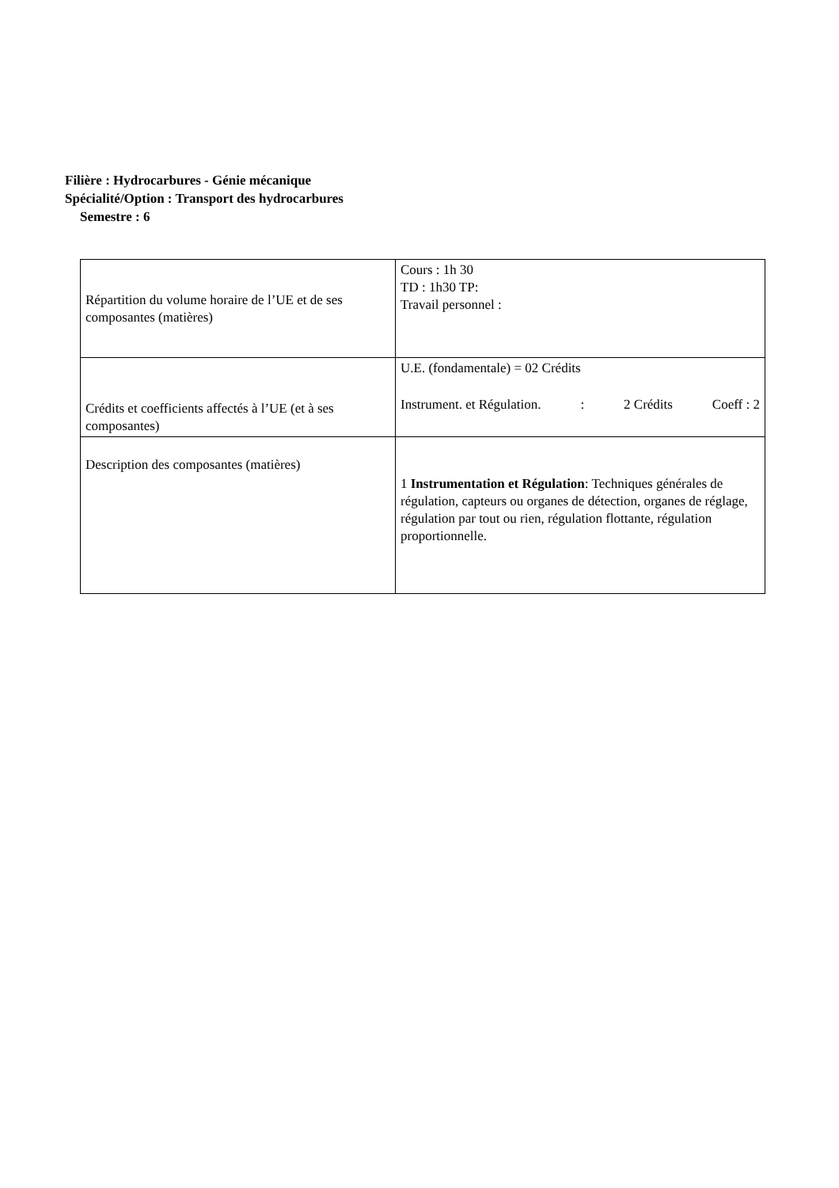Filière : Hydrocarbures - Génie mécanique
Spécialité/Option : Transport des hydrocarbures
Semestre : 6
| Répartition du volume horaire de l’UE et de ses composantes (matières) | Cours : 1h 30 TD : 1h30 TP: Travail personnel : |
| Crédits et coefficients affectés à l’UE (et à ses composantes) | U.E. (fondamentale) = 02 Crédits Instrument. et Régulation. : 2 Crédits Coeff : 2 |
| Description des composantes (matières) | 1 Instrumentation et Régulation : Techniques générales de régulation, capteurs ou organes de détection, organes de réglage, régulation par tout ou rien, régulation flottante, régulation proportionnelle. |